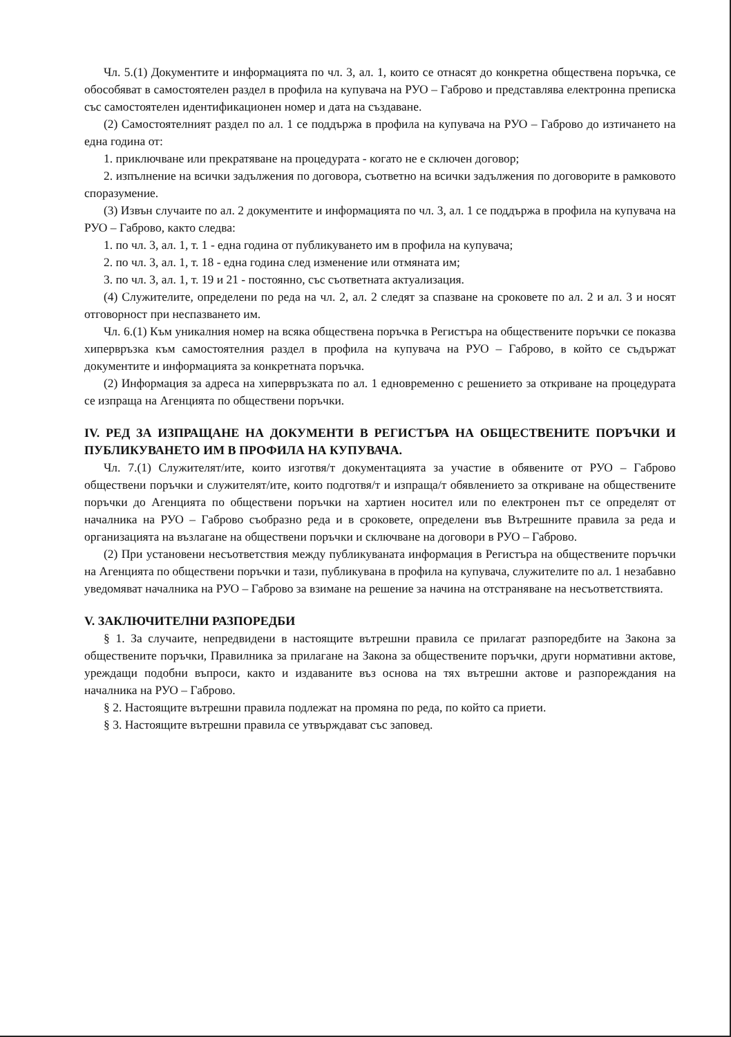Чл. 5.(1) Документите и информацията по чл. 3, ал. 1, които се отнасят до конкретна обществена поръчка, се обособяват в самостоятелен раздел в профила на купувача на РУО – Габрово и представлява електронна преписка със самостоятелен идентификационен номер и дата на създаване.
(2) Самостоятелният раздел по ал. 1 се поддържа в профила на купувача на РУО – Габрово до изтичането на една година от:
1. приключване или прекратяване на процедурата - когато не е сключен договор;
2. изпълнение на всички задължения по договора, съответно на всички задължения по договорите в рамковото споразумение.
(3) Извън случаите по ал. 2 документите и информацията по чл. 3, ал. 1 се поддържа в профила на купувача на РУО – Габрово, както следва:
1. по чл. 3, ал. 1, т. 1 - една година от публикуването им в профила на купувача;
2. по чл. 3, ал. 1, т. 18 - една година след изменение или отмяната им;
3. по чл. 3, ал. 1, т. 19 и 21 - постоянно, със съответната актуализация.
(4) Служителите, определени по реда на чл. 2, ал. 2 следят за спазване на сроковете по ал. 2 и ал. 3 и носят отговорност при неспазването им.
Чл. 6.(1) Към уникалния номер на всяка обществена поръчка в Регистъра на обществените поръчки се показва хипервръзка към самостоятелния раздел в профила на купувача на РУО – Габрово, в който се съдържат документите и информацията за конкретната поръчка.
(2) Информация за адреса на хипервръзката по ал. 1 едновременно с решението за откриване на процедурата се изпраща на Агенцията по обществени поръчки.
IV. РЕД ЗА ИЗПРАЩАНЕ НА ДОКУМЕНТИ В РЕГИСТЪРА НА ОБЩЕСТВЕНИТЕ ПОРЪЧКИ И ПУБЛИКУВАНЕТО ИМ В ПРОФИЛА НА КУПУВАЧА.
Чл. 7.(1) Служителят/ите, които изготвя/т документацията за участие в обявените от РУО – Габрово обществени поръчки и служителят/ите, които подготвя/т и изпраща/т обявлението за откриване на обществените поръчки до Агенцията по обществени поръчки на хартиен носител или по електронен път се определят от началника на РУО – Габрово съобразно реда и в сроковете, определени във Вътрешните правила за реда и организацията на възлагане на обществени поръчки и сключване на договори в РУО – Габрово.
(2) При установени несъответствия между публикуваната информация в Регистъра на обществените поръчки на Агенцията по обществени поръчки и тази, публикувана в профила на купувача, служителите по ал. 1 незабавно уведомяват началника на РУО – Габрово за взимане на решение за начина на отстраняване на несъответствията.
V. ЗАКЛЮЧИТЕЛНИ РАЗПОРЕДБИ
§ 1. За случаите, непредвидени в настоящите вътрешни правила се прилагат разпоредбите на Закона за обществените поръчки, Правилника за прилагане на Закона за обществените поръчки, други нормативни актове, уреждащи подобни въпроси, както и издаваните въз основа на тях вътрешни актове и разпореждания на началника на РУО – Габрово.
§ 2. Настоящите вътрешни правила подлежат на промяна по реда, по който са приети.
§ 3. Настоящите вътрешни правила се утвърждават със заповед.